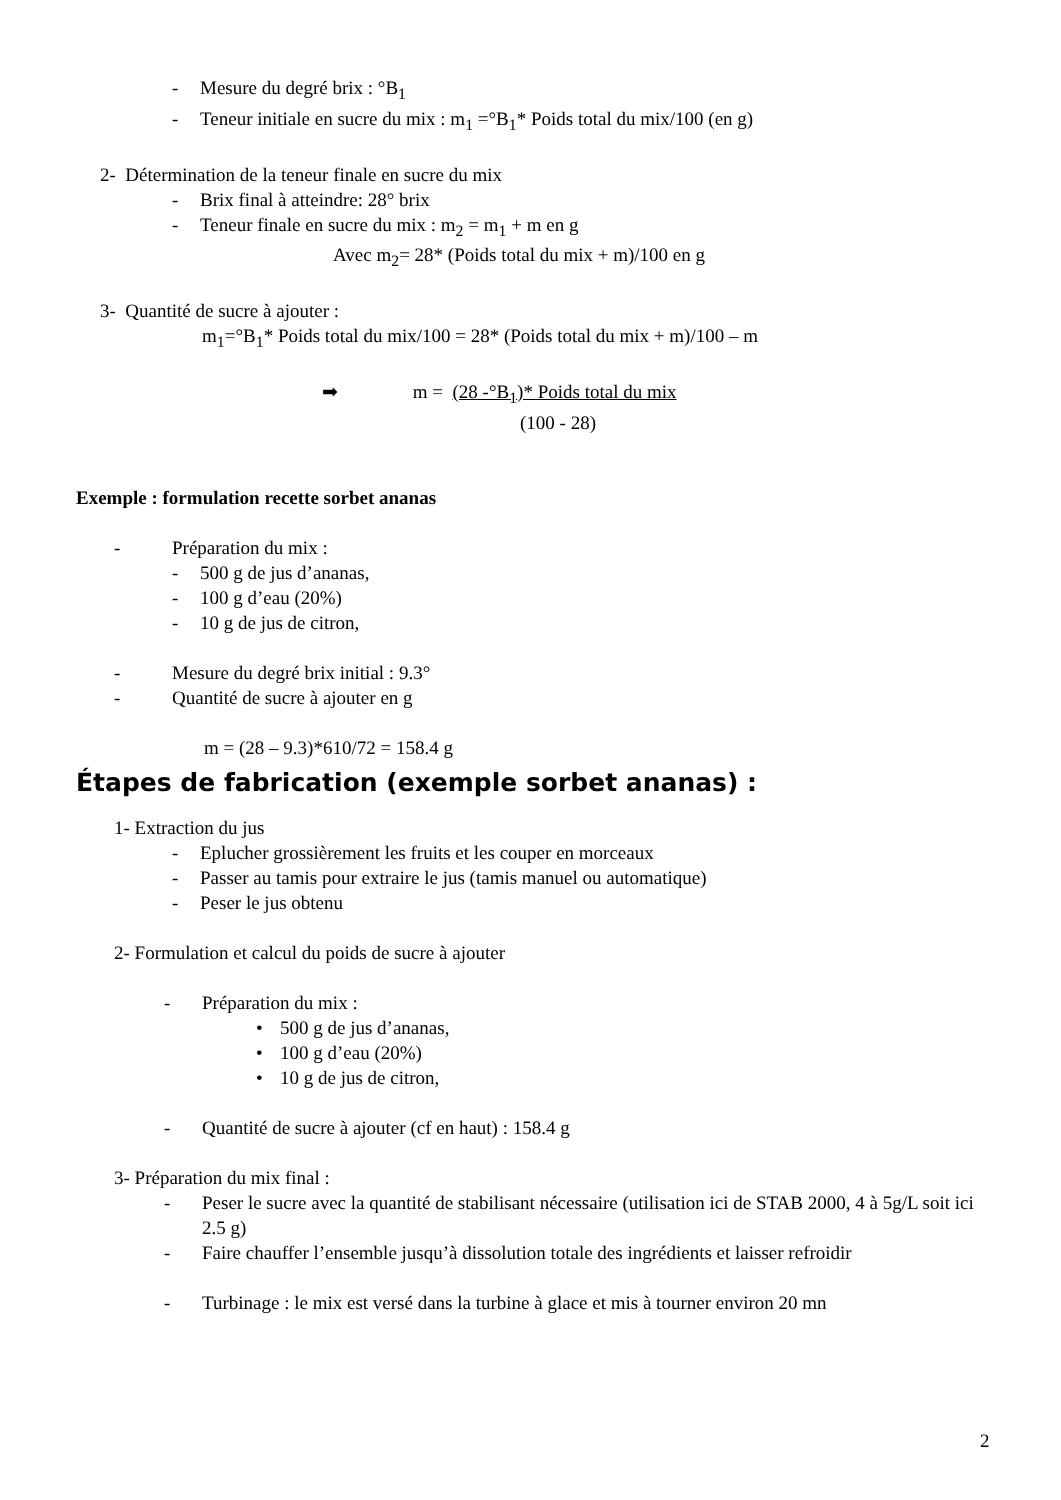- Mesure du degré brix : °B<sub>1</sub>
- Teneur initiale en sucre du mix : m<sub>1</sub> =°B<sub>1</sub>* Poids total du mix/100 (en g)
2- Détermination de la teneur finale en sucre du mix
- Brix final à atteindre: 28° brix
- Teneur finale en sucre du mix : m<sub>2</sub> = m<sub>1</sub> + m en g
Avec m<sub>2</sub>= 28* (Poids total du mix + m)/100 en g
3- Quantité de sucre à ajouter :
m<sub>1</sub>=°B<sub>1</sub>* Poids total du mix/100 = 28* (Poids total du mix + m)/100 – m
➡ m = (28 -°B<sub>1</sub>)* Poids total du mix
(100 - 28)
Exemple : formulation recette sorbet ananas
- Préparation du mix :
- 500 g de jus d’ananas,
- 100 g d’eau (20%)
- 10 g de jus de citron,
- Mesure du degré brix initial : 9.3°
- Quantité de sucre à ajouter en g
m = (28 – 9.3)*610/72 = 158.4 g
Étapes de fabrication (exemple sorbet ananas) :
1- Extraction du jus
- Eplucher grossièrement les fruits et les couper en morceaux
- Passer au tamis pour extraire le jus (tamis manuel ou automatique)
- Peser le jus obtenu
2- Formulation et calcul du poids de sucre à ajouter
- Préparation du mix :
• 500 g de jus d’ananas,
• 100 g d’eau (20%)
• 10 g de jus de citron,
- Quantité de sucre à ajouter (cf en haut) : 158.4 g
3- Préparation du mix final :
- Peser le sucre avec la quantité de stabilisant nécessaire (utilisation ici de STAB 2000, 4 à 5g/L soit ici 2.5 g)
- Faire chauffer l’ensemble jusqu’à dissolution totale des ingrédients et laisser refroidir
- Turbinage : le mix est versé dans la turbine à glace et mis à tourner environ 20 mn
2